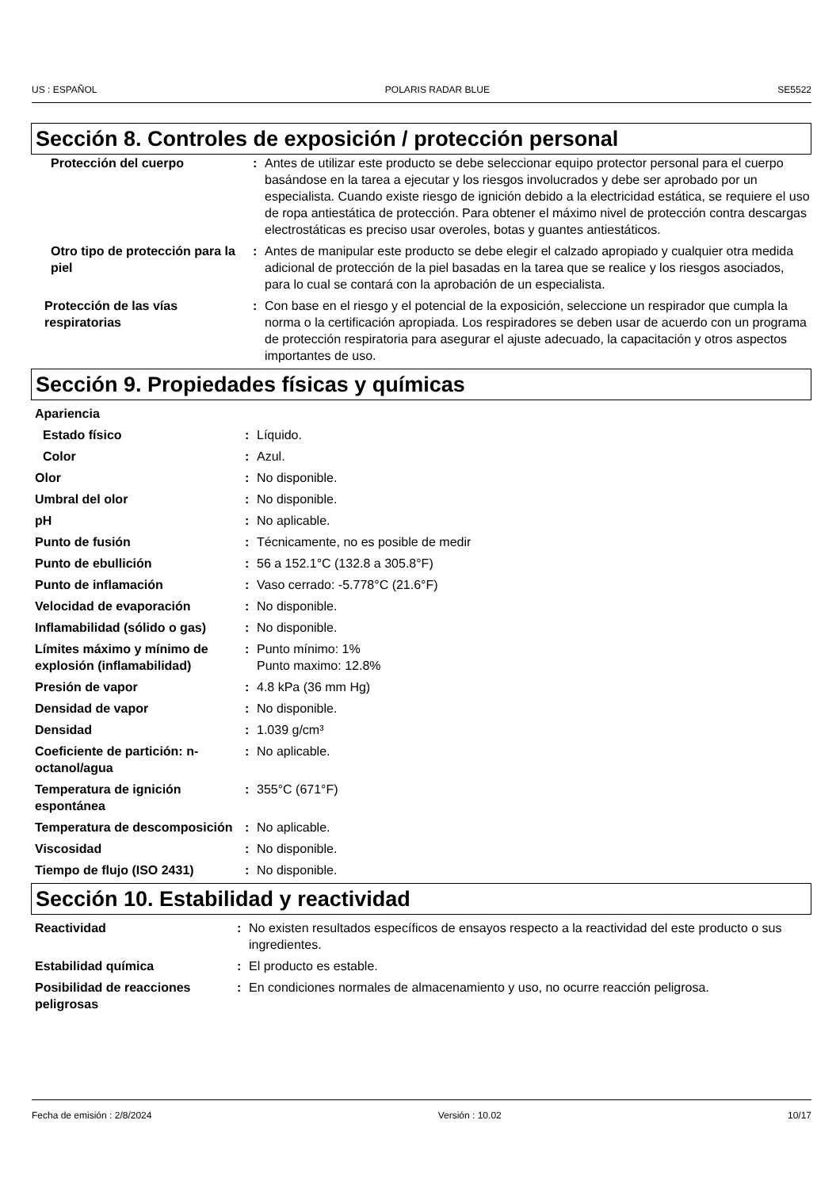US : ESPAÑOL POLARIS RADAR BLUE SE5522
Sección 8. Controles de exposición / protección personal
| Protección del cuerpo | : | Antes de utilizar este producto se debe seleccionar equipo protector personal para el cuerpo basándose en la tarea a ejecutar y los riesgos involucrados y debe ser aprobado por un especialista. Cuando existe riesgo de ignición debido a la electricidad estática, se requiere el uso de ropa antiestática de protección. Para obtener el máximo nivel de protección contra descargas electrostáticas es preciso usar overoles, botas y guantes antiestáticos. |
| Otro tipo de protección para la piel | : | Antes de manipular este producto se debe elegir el calzado apropiado y cualquier otra medida adicional de protección de la piel basadas en la tarea que se realice y los riesgos asociados, para lo cual se contará con la aprobación de un especialista. |
| Protección de las vías respiratorias | : | Con base en el riesgo y el potencial de la exposición, seleccione un respirador que cumpla la norma o la certificación apropiada. Los respiradores se deben usar de acuerdo con un programa de protección respiratoria para asegurar el ajuste adecuado, la capacitación y otros aspectos importantes de uso. |
Sección 9. Propiedades físicas y químicas
| Apariencia | | |
| Estado físico | : | Líquido. |
| Color | : | Azul. |
| Olor | : | No disponible. |
| Umbral del olor | : | No disponible. |
| pH | : | No aplicable. |
| Punto de fusión | : | Técnicamente, no es posible de medir |
| Punto de ebullición | : | 56 a 152.1°C (132.8 a 305.8°F) |
| Punto de inflamación | : | Vaso cerrado: -5.778°C (21.6°F) |
| Velocidad de evaporación | : | No disponible. |
| Inflamabilidad (sólido o gas) | : | No disponible. |
| Límites máximo y mínimo de explosión (inflamabilidad) | : | Punto mínimo: 1% Punto maximo: 12.8% |
| Presión de vapor | : | 4.8 kPa (36 mm Hg) |
| Densidad de vapor | : | No disponible. |
| Densidad | : | 1.039 g/cm³ |
| Coeficiente de partición: n-octanol/agua | : | No aplicable. |
| Temperatura de ignición espontánea | : | 355°C (671°F) |
| Temperatura de descomposición | : | No aplicable. |
| Viscosidad | : | No disponible. |
| Tiempo de flujo (ISO 2431) | : | No disponible. |
Sección 10. Estabilidad y reactividad
| Reactividad | : | No existen resultados específicos de ensayos respecto a la reactividad del este producto o sus ingredientes. |
| Estabilidad química | : | El producto es estable. |
| Posibilidad de reacciones peligrosas | : | En condiciones normales de almacenamiento y uso, no ocurre reacción peligrosa. |
Fecha de emisión : 2/8/2024 Versión : 10.02 10/17